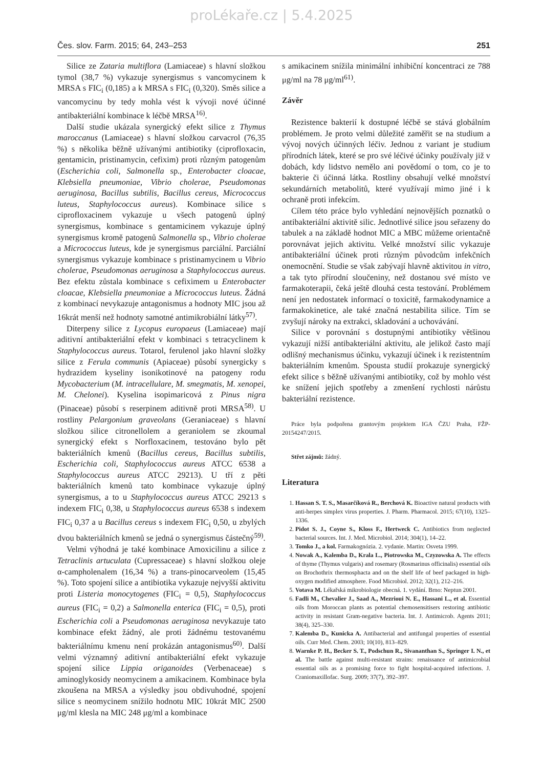proLékaře.cz | 5.4.2025
Čes. slov. Farm. 2015; 64, 243–253 251
Silice ze Zataria multiflora (Lamiaceae) s hlavní složkou tymol (38,7 %) vykazuje synergismus s vancomycinem k MRSA s FIC<sub>i</sub> (0,185) a k MRSA s FIC<sub>i</sub> (0,320). Směs silice a vancomycinu by tedy mohla vést k vývoji nové účinné antibakteriální kombinace k léčbě MRSA<sup>16)</sup>.
Další studie ukázala synergický efekt silice z Thymus maroccanus (Lamiaceae) s hlavní složkou carvacrol (76,35 %) s několika běžně užívanými antibiotiky (ciprofloxacin, gentamicin, pristinamycin, cefixim) proti různým patogenům (Escherichia coli, Salmonella sp., Enterobacter cloacae, Klebsiella pneumoniae, Vibrio cholerae, Pseudomonas aeruginosa, Bacillus subtilis, Bacillus cereus, Micrococcus luteus, Staphylococcus aureus). Kombinace silice s ciprofloxacinem vykazuje u všech patogenů úplný synergismus, kombinace s gentamicinem vykazuje úplný synergismus kromě patogenů Salmonella sp., Vibrio cholerae a Micrococcus luteus, kde je synergismus parciální. Parciální synergismus vykazuje kombinace s pristinamycinem u Vibrio cholerae, Pseudomonas aeruginosa a Staphylococcus aureus. Bez efektu zůstala kombinace s cefiximem u Enterobacter cloacae, Klebsiella pneumoniae a Micrococcus luteus. Žádná z kombinací nevykazuje antagonismus a hodnoty MIC jsou až 16krát menší než hodnoty samotné antimikrobiální látky<sup>57)</sup>.
Diterpeny silice z Lycopus europaeus (Lamiaceae) mají aditivní antibakteriální efekt v kombinaci s tetracyclinem k Staphylococcus aureus. Totarol, ferulenol jako hlavní složky silice z Ferula communis (Apiaceae) působí synergicky s hydrazidem kyseliny isonikotinové na patogeny rodu Mycobacterium (M. intracellulare, M. smegmatis, M. xenopei, M. Chelonei). Kyselina isopimaricová z Pinus nigra (Pinaceae) působí s reserpinem aditivně proti MRSA<sup>58)</sup>. U rostliny Pelargonium graveolans (Geraniaceae) s hlavní složkou silice citronellolem a geraniolem se zkoumal synergický efekt s Norfloxacinem, testováno bylo pět bakteriálních kmenů (Bacillus cereus, Bacillus subtilis, Escherichia coli, Staphylococcus aureus ATCC 6538 a Staphylococcus aureus ATCC 29213). U tří z pěti bakteriálních kmenů tato kombinace vykazuje úplný synergismus, a to u Staphylococcus aureus ATCC 29213 s indexem FIC<sub>i</sub> 0,38, u Staphylococcus aureus 6538 s indexem FIC<sub>i</sub> 0,37 a u Bacillus cereus s indexem FIC<sub>i</sub> 0,50, u zbylých dvou bakteriálních kmenů se jedná o synergismus částečný<sup>59)</sup>.
Velmi výhodná je také kombinace Amoxicilinu a silice z Tetraclinis artuculata (Cupressaceae) s hlavní složkou oleje α-campholenalem (16,34 %) a trans-pinocarveolem (15,45 %). Toto spojení silice a antibiotika vykazuje nejvyšší aktivitu proti Listeria monocytogenes (FIC<sub>i</sub> = 0,5), Staphylococcus aureus (FIC<sub>i</sub> = 0,2) a Salmonella enterica (FIC<sub>i</sub> = 0,5), proti Escherichia coli a Pseudomonas aeruginosa nevykazuje tato kombinace efekt žádný, ale proti žádnému testovanému bakteriálnímu kmenu není prokázán antagonismus<sup>60)</sup>. Další velmi významný aditivní antibakteriální efekt vykazuje spojení silice Lippia origanoides (Verbenaceae) s aminoglykosidy neomycinem a amikacinem. Kombinace byla zkoušena na MRSA a výsledky jsou obdivuhodné, spojení silice s neomycinem snížilo hodnotu MIC 10krát MIC 2500 μg/ml klesla na MIC 248 μg/ml a kombinace
s amikacinem snížila minimální inhibiční koncentraci ze 788 μg/ml na 78 μg/ml<sup>61)</sup>.
Závěr
Rezistence bakterií k dostupné léčbě se stává globálním problémem. Je proto velmi důležité zaměřit se na studium a vývoj nových účinných léčiv. Jednou z variant je studium přírodních látek, které se pro své léčivé účinky používaly již v dobách, kdy lidstvo nemělo ani povědomí o tom, co je to bakterie či účinná látka. Rostliny obsahují velké množství sekundárních metabolitů, které využívají mimo jiné i k ochraně proti infekcím.
Cílem této práce bylo vyhledání nejnovějších poznatků o antibakteriální aktivitě silic. Jednotlivé silice jsou seřazeny do tabulek a na základě hodnot MIC a MBC můžeme orientačně porovnávat jejich aktivitu. Velké množství silic vykazuje antibakteriální účinek proti různým původcům infekčních onemocnění. Studie se však zabývají hlavně aktivitou in vitro, a tak tyto přírodní sloučeniny, než dostanou své místo ve farmakoterapii, čeká ještě dlouhá cesta testování. Problémem není jen nedostatek informací o toxicitě, farmakodynamice a farmakokinetice, ale také značná nestabilita silice. Tím se zvyšují nároky na extrakci, skladování a uchovávání.
Silice v porovnání s dostupnými antibiotiky většinou vykazují nižší antibakteriální aktivitu, ale jelikož často mají odlišný mechanismus účinku, vykazují účinek i k rezistentním bakteriálním kmenům. Spousta studií prokazuje synergický efekt silice s běžně užívanými antibiotiky, což by mohlo vést ke snížení jejich spotřeby a zmenšení rychlosti nárůstu bakteriální rezistence.
Práce byla podpořena grantovým projektem IGA ČZU Praha, FŽP-20154247/2015.
Střet zájmů: žádný.
Literatura
1. Hassan S. T. S., Masarčíková R., Berchová K. Bioactive natural products with anti-herpes simplex virus properties. J. Pharm. Pharmacol. 2015; 67(10), 1325–1336.
2. Pidot S. J., Coyne S., Kloss F., Hertweck C. Antibiotics from neglected bacterial sources. Int. J. Med. Microbiol. 2014; 304(1), 14–22.
3. Tomko J., a kol. Farmakognózia. 2. vydanie. Martin: Osveta 1999.
4. Nowak A., Kalemba D., Krala L., Piotrowska M., Czyzowska A. The effects of thyme (Thymus vulgaris) and rosemary (Rosmarinus officinalis) essential oils on Brochothrix thermosphacta and on the shelf life of beef packaged in high-oxygen modified atmosphere. Food Microbiol. 2012; 32(1), 212–216.
5. Votava M. Lékařská mikrobiologie obecná. 1. vydání. Brno: Neptun 2001.
6. Fadli M., Chevalier J., Saad A., Mezrioui N. E., Hassani L., et al. Essential oils from Moroccan plants as potential chemosensitisers restoring antibiotic activity in resistant Gram-negative bacteria. Int. J. Antimicrob. Agents 2011; 38(4), 325–330.
7. Kalemba D., Kunicka A. Antibacterial and antifungal properties of essential oils. Curr Med. Chem. 2003; 10(10), 813–829.
8. Warnke P. H., Becker S. T., Podschun R., Sivananthan S., Springer I. N., et al. The battle against multi-resistant strains: renaissance of antimicrobial essential oils as a promising force to fight hospital-acquired infections. J. Craniomaxillofac. Surg. 2009; 37(7), 392–397.